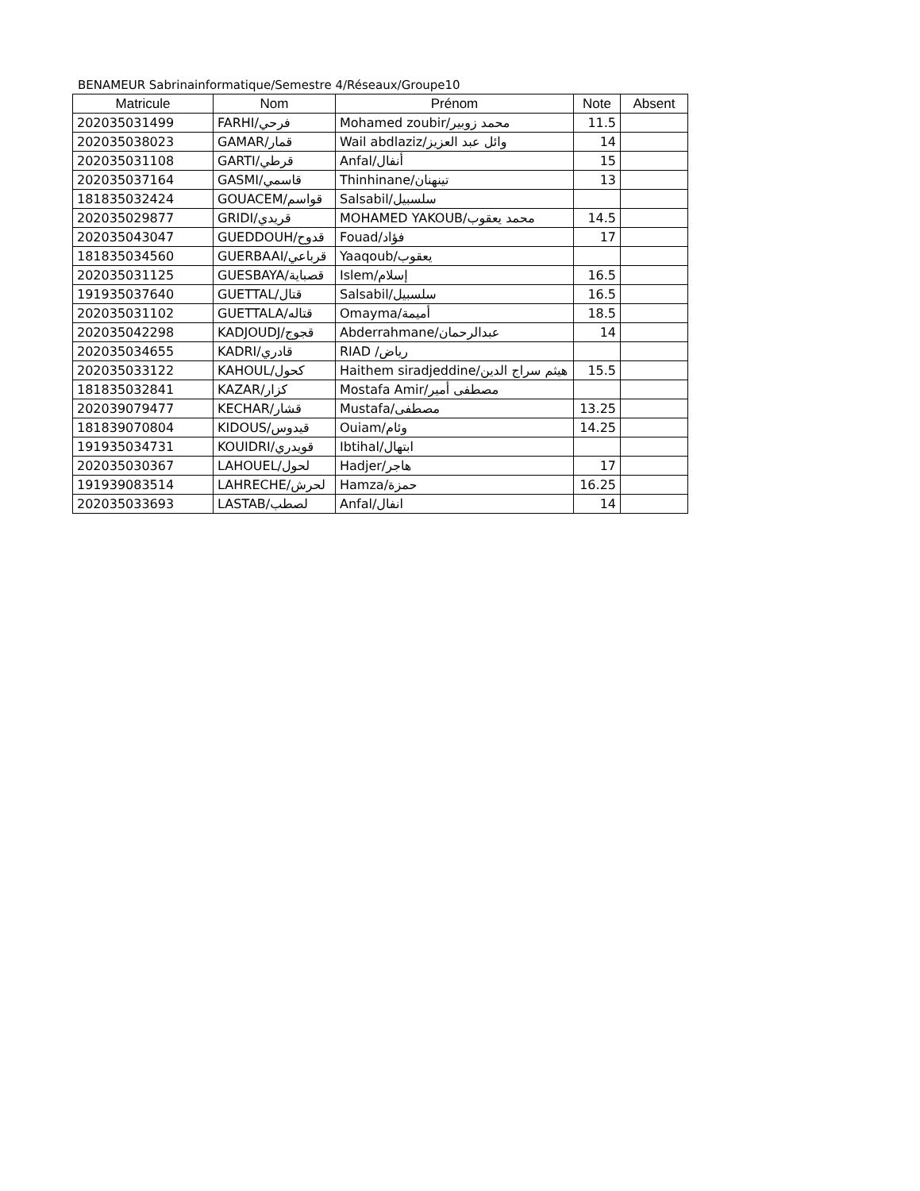BENAMEUR Sabrinainformatique/Semestre 4/Réseaux/Groupe10
| Matricule | Nom | Prénom | Note | Absent |
| --- | --- | --- | --- | --- |
| 202035031499 | FARHI/فرحي | Mohamed zoubir/محمد زوبير | 11.5 | |
| 202035038023 | GAMAR/قمار | Wail abdlaziz/وائل عبد العزيز | 14 | |
| 202035031108 | GARTI/قرطي | Anfal/أنفال | 15 | |
| 202035037164 | GASMI/قاسمي | Thinhinane/تينهنان | 13 | |
| 181835032424 | GOUACEM/قواسم | Salsabil/سلسبيل | | |
| 202035029877 | GRIDI/قريدي | MOHAMED YAKOUB/محمد يعقوب | 14.5 | |
| 202035043047 | GUEDDOUH/قدوح | Fouad/فؤاد | 17 | |
| 181835034560 | GUERBAAI/قرباعي | Yaaqoub/يعقوب | | |
| 202035031125 | GUESBAYA/قصباية | Islem/إسلام | 16.5 | |
| 191935037640 | GUETTAL/قتال | Salsabil/سلسبيل | 16.5 | |
| 202035031102 | GUETTALA/قتاله | Omayma/أميمة | 18.5 | |
| 202035042298 | KADJOUDJ/قجوج | Abderrahmane/عبدالرحمان | 14 | |
| 202035034655 | KADRI/قادري | RIAD /رياض | | |
| 202035033122 | KAHOUL/كحول | Haithem siradjeddine/هيثم سراج الدين | 15.5 | |
| 181835032841 | KAZAR/كزار | Mostafa Amir/مصطفى أمير | | |
| 202039079477 | KECHAR/قشار | Mustafa/مصطفى | 13.25 | |
| 181839070804 | KIDOUS/قيدوس | Ouiam/وئام | 14.25 | |
| 191935034731 | KOUIDRI/قويدري | Ibtihal/ابتهال | | |
| 202035030367 | LAHOUEL/لحول | Hadjer/هاجر | 17 | |
| 191939083514 | LAHRECHE/لحرش | Hamza/حمزة | 16.25 | |
| 202035033693 | LASTAB/لصطب | Anfal/انفال | 14 | |